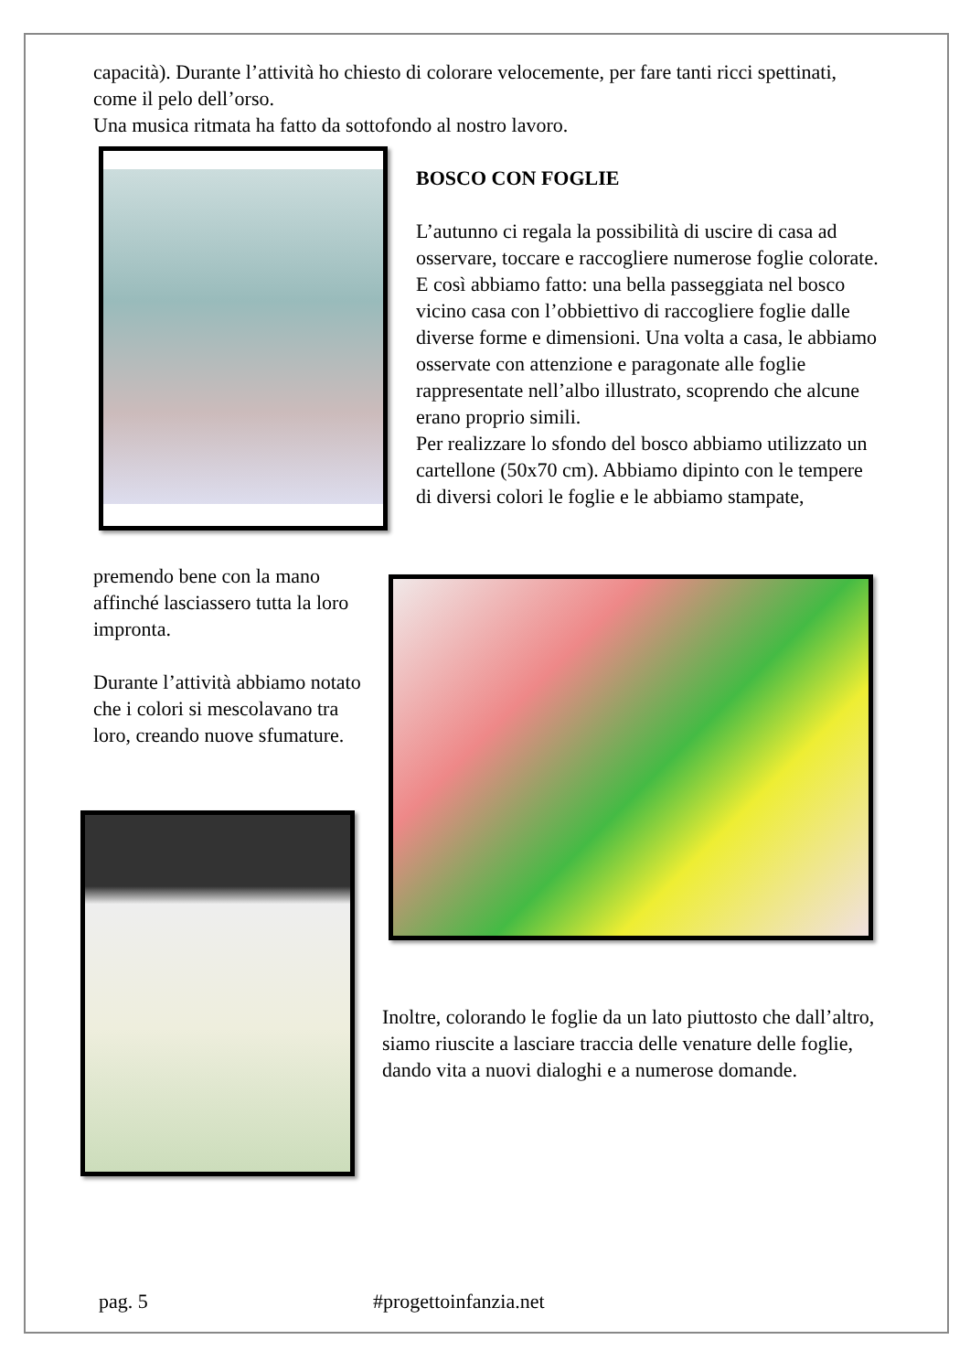capacità). Durante l’attività ho chiesto di colorare velocemente, per fare tanti ricci spettinati, come il pelo dell’orso.
Una musica ritmata ha fatto da sottofondo al nostro lavoro.
BOSCO CON FOGLIE
L’autunno ci regala la possibilità di uscire di casa ad osservare, toccare e raccogliere numerose foglie colorate. E così abbiamo fatto: una bella passeggiata nel bosco vicino casa con l’obbiettivo di raccogliere foglie dalle diverse forme e dimensioni. Una volta a casa, le abbiamo osservate con attenzione e paragonate alle foglie rappresentate nell’albo illustrato, scoprendo che alcune erano proprio simili.
Per realizzare lo sfondo del bosco abbiamo utilizzato un cartellone (50x70 cm). Abbiamo dipinto con le tempere di diversi colori le foglie e le abbiamo stampate,
premendo bene con la mano affinché lasciassero tutta la loro impronta.
Durante l’attività abbiamo notato che i colori si mescolavano tra loro, creando nuove sfumature.
Inoltre, colorando le foglie da un lato piuttosto che dall’altro, siamo riuscite a lasciare traccia delle venature delle foglie, dando vita a nuovi dialoghi e a numerose domande.
pag. 5 #progettoinfanzia.net